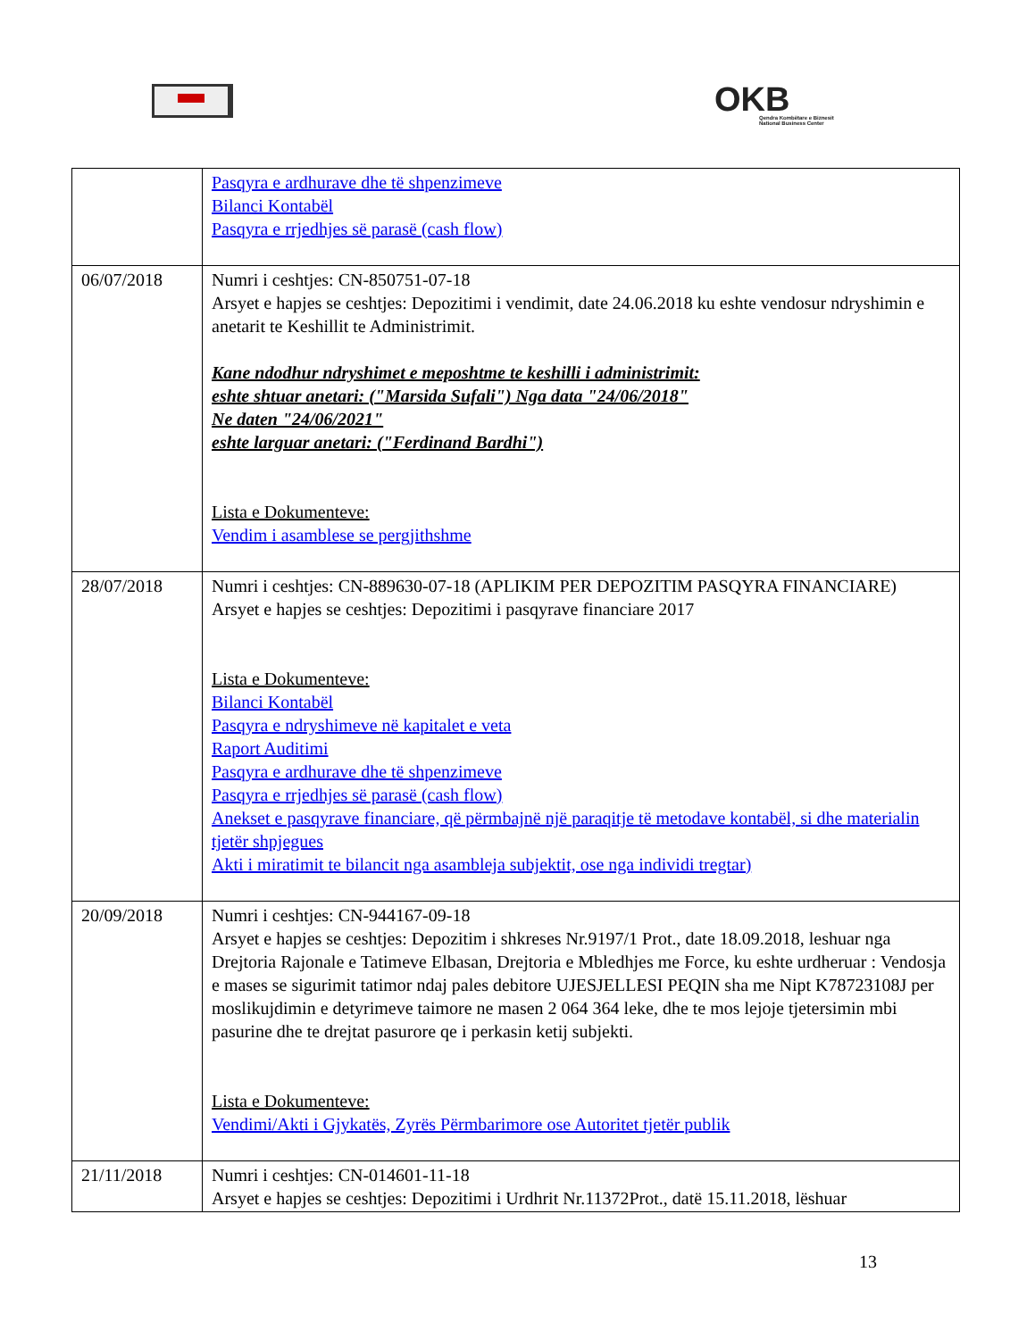OKB
Qendra Kombëtare e Biznesit
National Business Center
| | Pasqyra e ardhurave dhe të shpenzimeve Bilanci Kontabël Pasqyra e rrjedhjes së parasë (cash flow) |
| 06/07/2018 | Numri i ceshtjes: CN-850751-07-18 Arsyet e hapjes se ceshtjes: Depozitimi i vendimit, date 24.06.2018 ku eshte vendosur ndryshimin e anetarit te Keshillit te Administrimit. Kane ndodhur ndryshimet e meposhtme te keshilli i administrimit: eshte shtuar anetari: ("Marsida Sufali") Nga data "24/06/2018" Ne daten "24/06/2021" eshte larguar anetari: ("Ferdinand Bardhi") Lista e Dokumenteve: Vendim i asamblese se pergjithshme |
| 28/07/2018 | Numri i ceshtjes: CN-889630-07-18 (APLIKIM PER DEPOZITIM PASQYRA FINANCIARE) Arsyet e hapjes se ceshtjes: Depozitimi i pasqyrave financiare 2017 Lista e Dokumenteve: Bilanci Kontabël Pasqyra e ndryshimeve në kapitalet e veta Raport Auditimi Pasqyra e ardhurave dhe të shpenzimeve Pasqyra e rrjedhjes së parasë (cash flow) Anekset e pasqyrave financiare, që përmbajnë një paraqitje të metodave kontabël, si dhe materialin tjetër shpjegues Akti i miratimit te bilancit nga asambleja subjektit, ose nga individi tregtar) |
| 20/09/2018 | Numri i ceshtjes: CN-944167-09-18 Arsyet e hapjes se ceshtjes: Depozitim i shkreses Nr.9197/1 Prot., date 18.09.2018, leshuar nga Drejtoria Rajonale e Tatimeve Elbasan, Drejtoria e Mbledhjes me Force, ku eshte urdheruar : Vendosja e mases se sigurimit tatimor ndaj pales debitore UJESJELLESI PEQIN sha me Nipt K78723108J per moslikujdimin e detyrimeve taimore ne masen 2 064 364 leke, dhe te mos lejoje tjetersimin mbi pasurine dhe te drejtat pasurore qe i perkasin ketij subjekti. Lista e Dokumenteve: Vendimi/Akti i Gjykatës, Zyrës Përmbarimore ose Autoritet tjetër publik |
| 21/11/2018 | Numri i ceshtjes: CN-014601-11-18 Arsyet e hapjes se ceshtjes: Depozitimi i Urdhrit Nr.11372Prot., datë 15.11.2018, lëshuar |
13